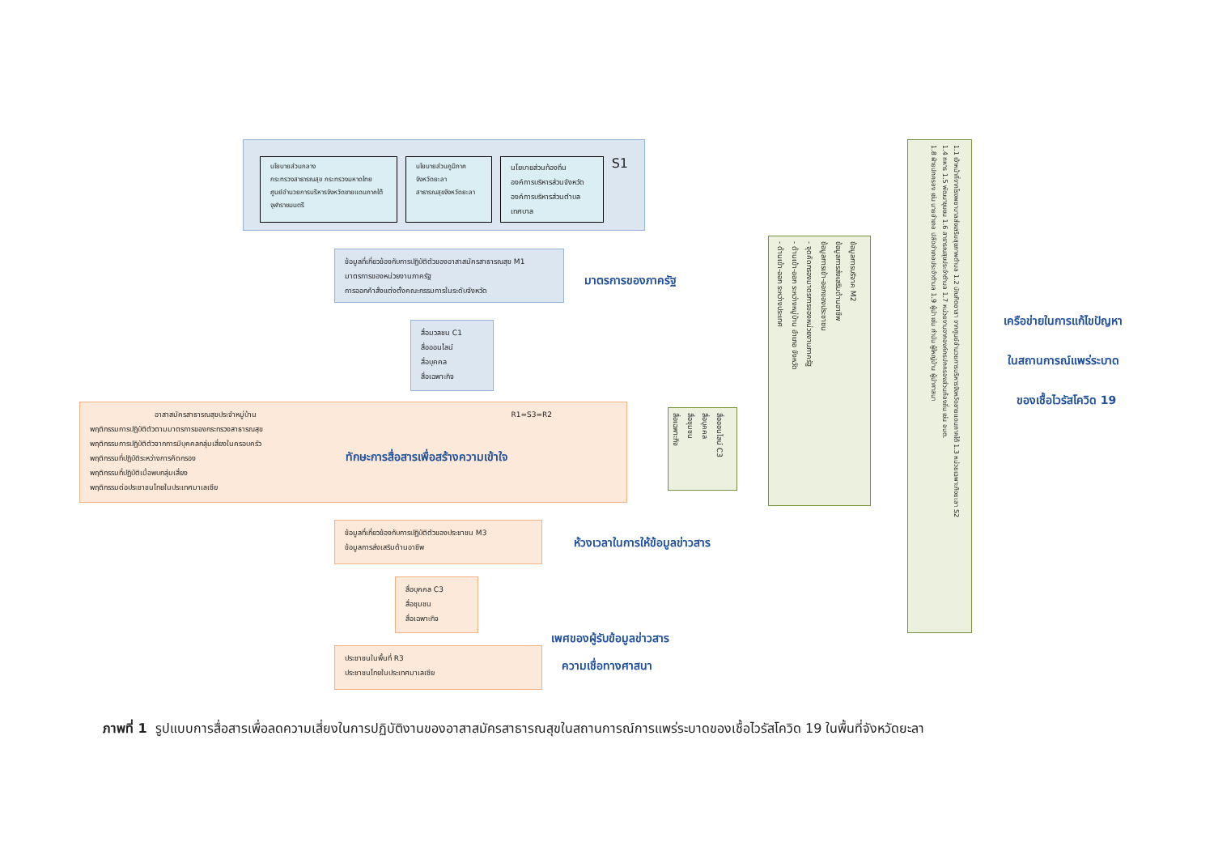นโยบายส่วนกลาง
กระทรวงสาธารณสุข กระทรวงมหาดไทย
ศูนย์อำนวยการบริหารจังหวัดชายแดนภาคใต้
จุฬาราชมนตรี
นโยบายส่วนภูมิภาค
จังหวัดยะลา
สาธารณสุขจังหวัดยะลา
นโยบายส่วนท้องถิ่น
องค์การบริหารส่วนจังหวัด
องค์การบริหารส่วนตำบล
เทศบาล
S1
ข้อมูลที่เกี่ยวข้องกับการปฏิบัติตัวของอาสาสมัครสาธารณสุข M1
มาตรการของหน่วยงานภาครัฐ
การออกคำสั่งแต่งตั้งคณะกรรมการในระดับจังหวัด
มาตรการของภาครัฐ
สื่อมวลชน C1
สื่อออนไลน์
สื่อบุคคล
สื่อเฉพาะกิจ
อาสาสมัครสาธารณสุขประจำหมู่บ้าน R1=S3=R2
พฤติกรรมการปฏิบัติตัวตามมาตรการของกระทรวงสาธารณสุข
พฤติกรรมการปฏิบัติตัวจากการมีบุคคลกลุ่มเสี่ยงในครอบครัว
พฤติกรรมที่ปฏิบัติระหว่างการคัดกรอง
พฤติกรรมที่ปฏิบัติเมื่อพบกลุ่มเสี่ยง
พฤติกรรมต่อประชาชนไทยในประเทศมาเลเซีย
ทักษะการสื่อสารเพื่อสร้างความเข้าใจ
ข้อมูลที่เกี่ยวข้องกับการปฏิบัติตัวของประชาชน M3
ข้อมูลการส่งเสริมด้านอาชีพ
ห้วงเวลาในการให้ข้อมูลข่าวสาร
สื่อบุคคล C3
สื่อชุมชน
สื่อเฉพาะกิจ
ประชาชนในพื้นที่ R3
ประชาชนไทยในประเทศมาเลเซีย
เพศของผู้รับข้อมูลข่าวสาร
ความเชื่อทางศาสนา
สื่อออนไลน์ C3
สื่อบุคคล
สื่อชุมชน
สื่อเฉพาะกิจ
ข้อมูลการบริจาค M2
ข้อมูลการส่งเสริมด้านอาชีพ
ข้อมูลการเข้า-ออกของประชาชน
- จุดคัดกรองมาตรการของหน่วยงานภาครัฐ
- ด้านเข้า-ออก ระหว่างหมู่บ้าน อำเภอ จังหวัด
- ด้านเข้า-ออก ระหว่างประเทศ
1.1 เจ้าหน้าที่จากโรงพยาบาลส่งเสริมสุขภาพตำบล 1.2 บัณฑิตอาสา จากศูนย์อำนวยการบริหารจังหวัดชายแดนภาคใต้ 1.3 หน่วยเฉพาะกิจยะลา S2
1.4 ทหาร 1.5 พัฒนาชุมชน 1.6 สาธารณสุขประจำตำบล 1.7 หน่วยงานจากองค์กรปกครองส่วนท้องถิ่น เช่น อบต.
1.8 ฝ่ายปกครอง เช่น นายอำเภอ ปลัดอำเภอประจำตำบล 1.9 ผู้นำ เช่น กำนัน ผู้ใหญ่บ้าน ผู้นำศาสนา
เครือข่ายในการแก้ไขปัญหา
ในสถานการณ์แพร่ระบาด
ของเชื้อไวรัสโควิด 19
ภาพที่ 1 รูปแบบการสื่อสารเพื่อลดความเสี่ยงในการปฏิบัติงานของอาสาสมัครสาธารณสุขในสถานการณ์การแพร่ระบาดของเชื้อไวรัสโควิด 19 ในพื้นที่จังหวัดยะลา